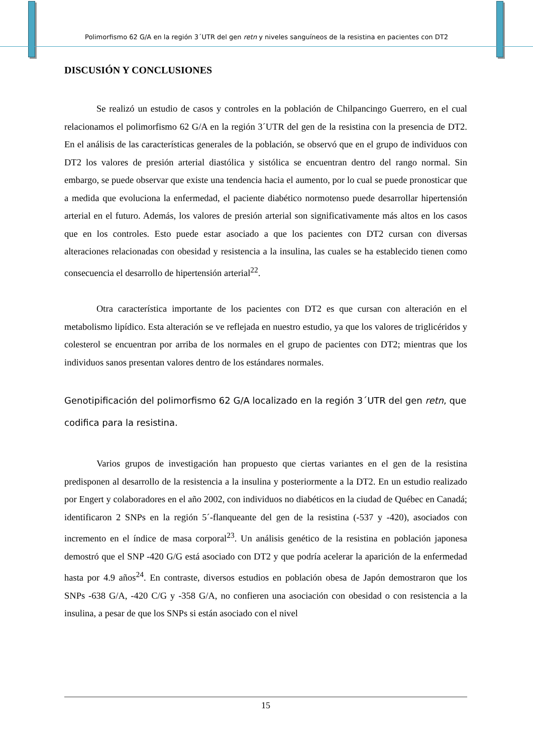Polimorfismo 62 G/A en la región 3´UTR del gen retn y niveles sanguíneos de la resistina en pacientes con DT2
DISCUSIÓN Y CONCLUSIONES
Se realizó un estudio de casos y controles en la población de Chilpancingo Guerrero, en el cual relacionamos el polimorfismo 62 G/A en la región 3´UTR del gen de la resistina con la presencia de DT2. En el análisis de las características generales de la población, se observó que en el grupo de individuos con DT2 los valores de presión arterial diastólica y sistólica se encuentran dentro del rango normal. Sin embargo, se puede observar que existe una tendencia hacia el aumento, por lo cual se puede pronosticar que a medida que evoluciona la enfermedad, el paciente diabético normotenso puede desarrollar hipertensión arterial en el futuro. Además, los valores de presión arterial son significativamente más altos en los casos que en los controles. Esto puede estar asociado a que los pacientes con DT2 cursan con diversas alteraciones relacionadas con obesidad y resistencia a la insulina, las cuales se ha establecido tienen como consecuencia el desarrollo de hipertensión arterial<sup>22</sup>.
Otra característica importante de los pacientes con DT2 es que cursan con alteración en el metabolismo lipídico. Esta alteración se ve reflejada en nuestro estudio, ya que los valores de triglicéridos y colesterol se encuentran por arriba de los normales en el grupo de pacientes con DT2; mientras que los individuos sanos presentan valores dentro de los estándares normales.
Genotipificación del polimorfismo 62 G/A localizado en la región 3´UTR del gen retn, que codifica para la resistina.
Varios grupos de investigación han propuesto que ciertas variantes en el gen de la resistina predisponen al desarrollo de la resistencia a la insulina y posteriormente a la DT2. En un estudio realizado por Engert y colaboradores en el año 2002, con individuos no diabéticos en la ciudad de Québec en Canadá; identificaron 2 SNPs en la región 5´-flanqueante del gen de la resistina (-537 y -420), asociados con incremento en el índice de masa corporal<sup>23</sup>. Un análisis genético de la resistina en población japonesa demostró que el SNP -420 G/G está asociado con DT2 y que podría acelerar la aparición de la enfermedad hasta por 4.9 años<sup>24</sup>. En contraste, diversos estudios en población obesa de Japón demostraron que los SNPs -638 G/A, -420 C/G y -358 G/A, no confieren una asociación con obesidad o con resistencia a la insulina, a pesar de que los SNPs si están asociado con el nivel
15